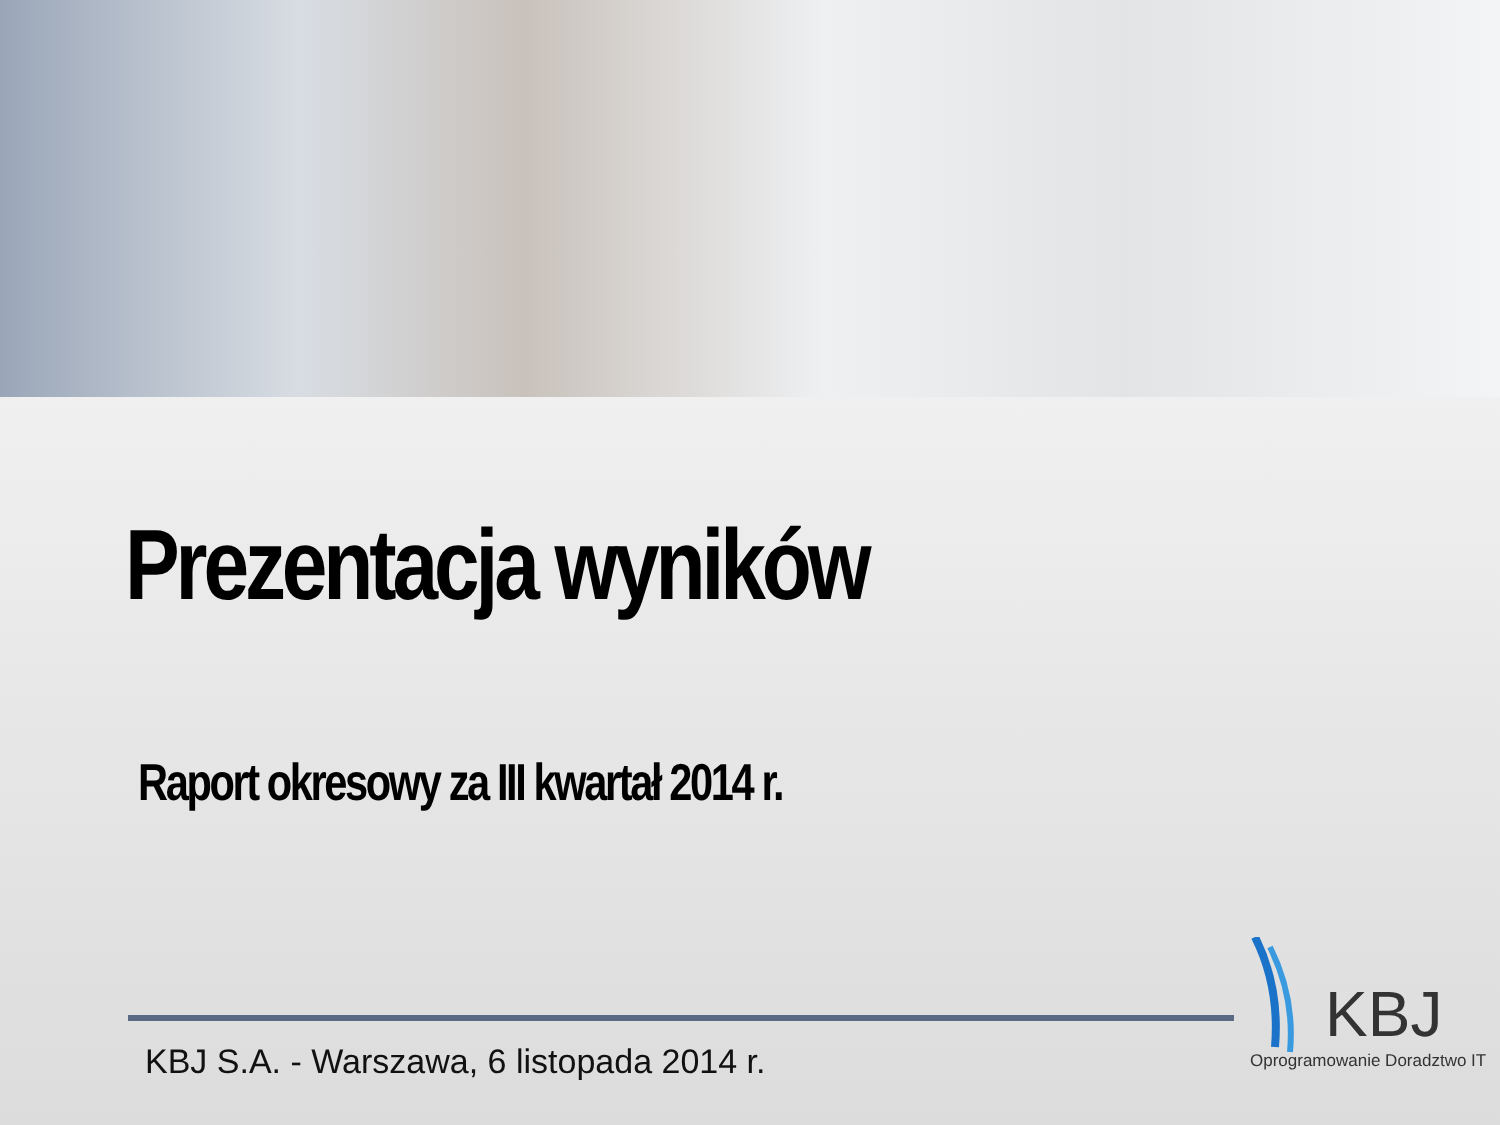Prezentacja wyników
Raport okresowy za III kwartał 2014 r.
KBJ S.A. - Warszawa, 6 listopada 2014 r.
KBJ
Oprogramowanie Doradztwo IT